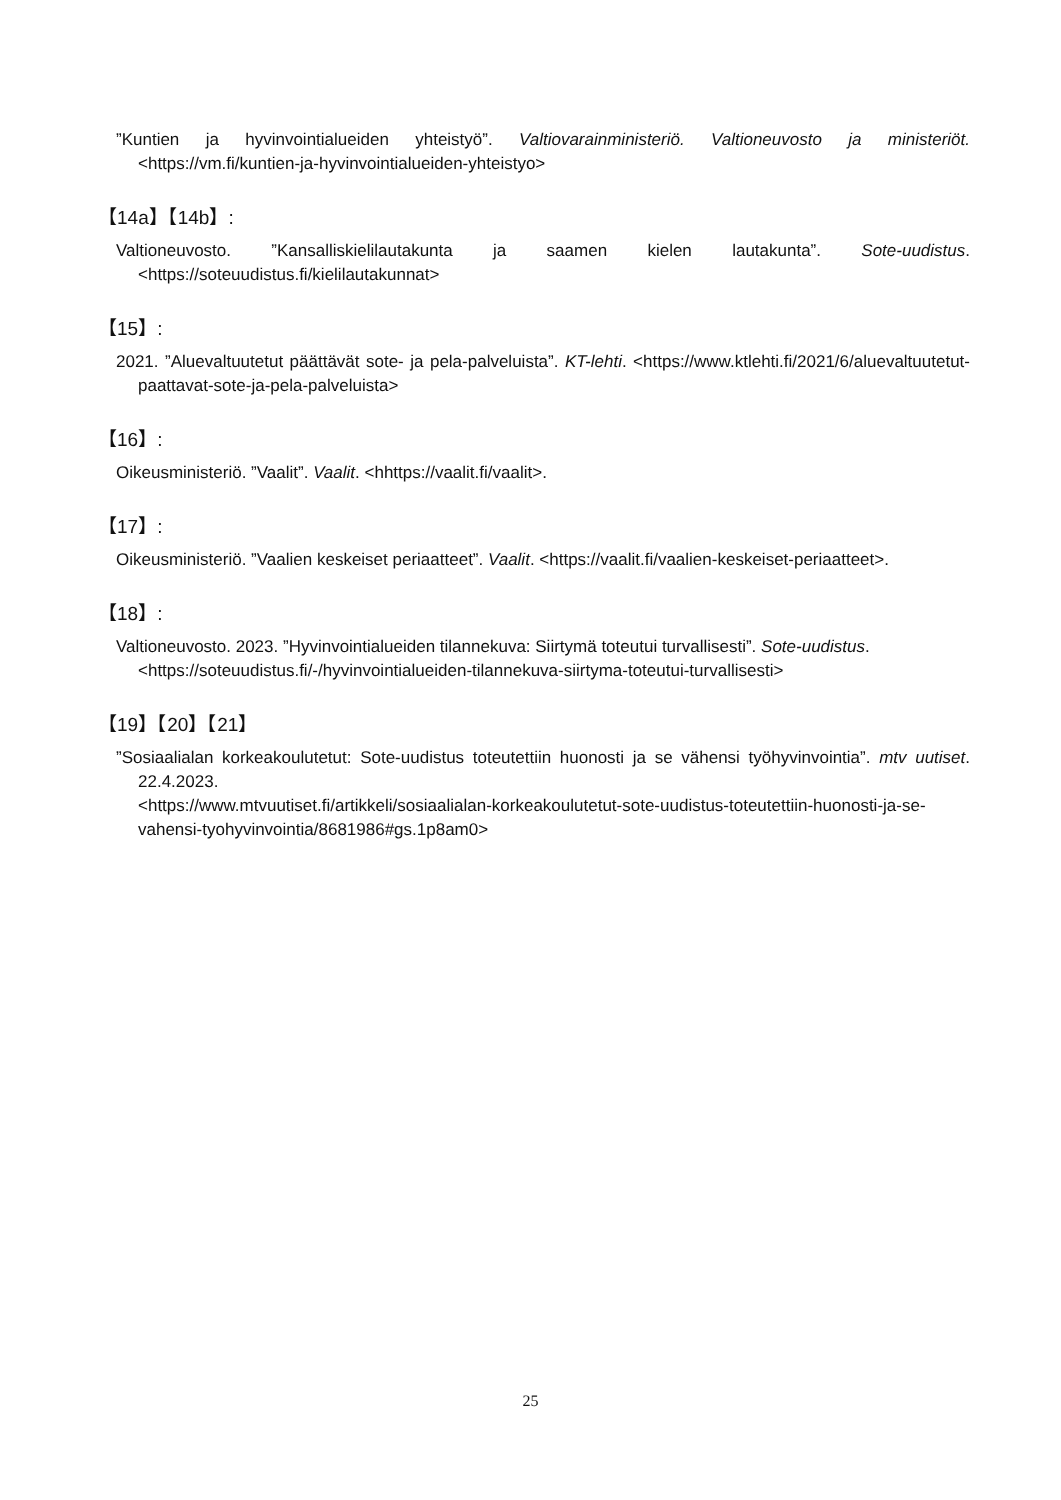”Kuntien ja hyvinvointialueiden yhteistyö”. Valtiovarainministeriö. Valtioneuvosto ja ministeriöt. <https://vm.fi/kuntien-ja-hyvinvointialueiden-yhteistyo>
【14a】【14b】:
Valtioneuvosto. ”Kansalliskielilautakunta ja saamen kielen lautakunta”. Sote-uudistus. <https://soteuudistus.fi/kielilautakunnat>
【15】:
2021. ”Aluevaltuutetut päättävät sote- ja pela-palveluista”. KT-lehti. <https://www.ktlehti.fi/2021/6/aluevaltuutetut-paattavat-sote-ja-pela-palveluista>
【16】:
Oikeusministeriö. ”Vaalit”. Vaalit. <hhttps://vaalit.fi/vaalit>.
【17】:
Oikeusministeriö. ”Vaalien keskeiset periaatteet”. Vaalit. <https://vaalit.fi/vaalien-keskeiset-periaatteet>.
【18】:
Valtioneuvosto. 2023. ”Hyvinvointialueiden tilannekuva: Siirtymä toteutui turvallisesti”. Sote-uudistus.
<https://soteuudistus.fi/-/hyvinvointialueiden-tilannekuva-siirtyma-toteutui-turvallisesti>
【19】【20】【21】
”Sosiaalialan korkeakoulutetut: Sote-uudistus toteutettiin huonosti ja se vähensi työhyvinvointia”. mtv uutiset. 22.4.2023.
<https://www.mtvuutiset.fi/artikkeli/sosiaalialan-korkeakoulutetut-sote-uudistus-toteutettiin-huonosti-ja-se-vahensi-tyohyvinvointia/8681986#gs.1p8am0>
25